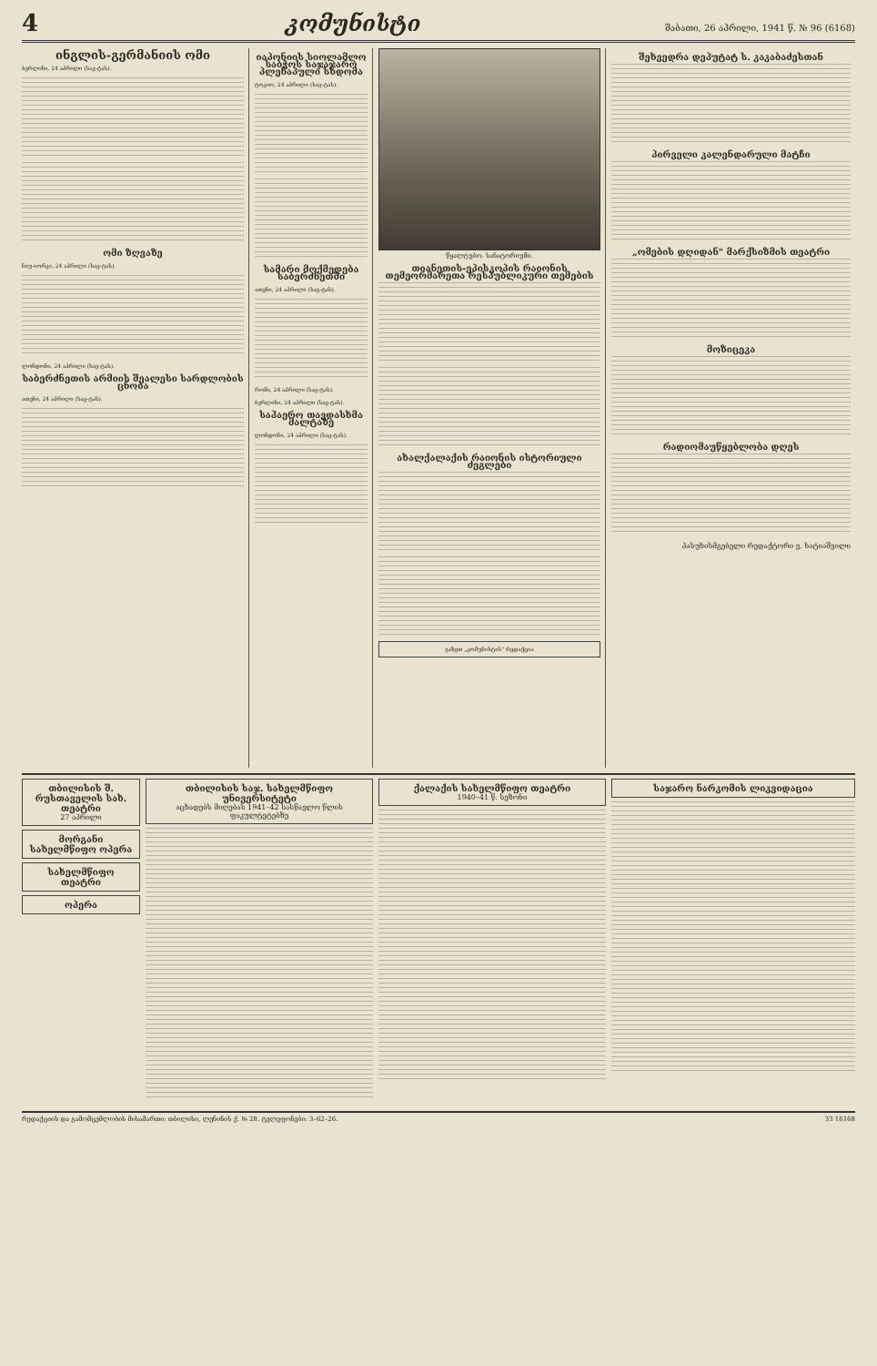4 კომუნისტი შაბათი, 26 აპრილი, 1941 წ. № 96 (6168)
ინგლის-გერმანიის ომი
ბერლინი, 24 აპრილი (სავ-ტას).
ომი ზღვაზე
ნიუ-იორკი, 24 აპრილი (სავ-ტას).
ლონდონი, 24 აპრილი (სავ-ტას).
საბერძნეთის არმიის შეალესი სარდლობის ცნობა
ათენი, 24 აპრილი (სავ-ტას).
იაპონიის სიოლამლო საბჭოს საჯაჯარო პლენაპული სხდომა
ტოკიო, 24 აპრილი (სავ-ტას).
სამარი მოქმედება საბერძნეთში
ათენი, 24 აპრილი (სავ-ტას).
რომი, 24 აპრილი (სავ-ტას).
ბერლინი, 24 აპრილი (სავ-ტას).
საჰაერო თავდასხმა მალტაზე
ლონდონი, 24 აპრილი (სავ-ტას).
წყალტუბო. სანატორიუმი.
თიანეთის-ეპისკოპის რაიონის თემეორმარეთა რესპუბლიკური თემების
ახალქალაქის რაიონის ისტორიული ძეგლები
გაზეთ „კომუნისტის" რედაქცია
შეხვედრა დეპუტატ ს. კაკაბაძესთან
პირველი კალენდარული მატჩი
„ომების დღიდან" მარქსიზმის თეატრი
მოზიცეკა
რადიომაუწყებლობა დღეს
პასუხისმგებელი რედაქტორი ვ. ხატიაშვილი
თბილისის შ. რუსთაველის სახ. თეატრი
27 აპრილი
მორგანი სახელმწიფო ოპერა
სახელმწიფო თეატრი
ოპერა
თბილისის საჯ. სახელმწიფო უნივერსიტეტი
აცხადებს მიღებას 1941–42 სასწავლო წლის ფაკულტეტებზე
ქალაქის სახელმწიფო თეატრი
1940–41 წ. სეზონი
საჯარო ნარკომის ლიკვიდაცია
რედაქციის და გამომცემლობის მისამართი: თბილისი, ლენინის ქ. № 28. ტელეფონები: 3–62–26. ЗЗ 16168